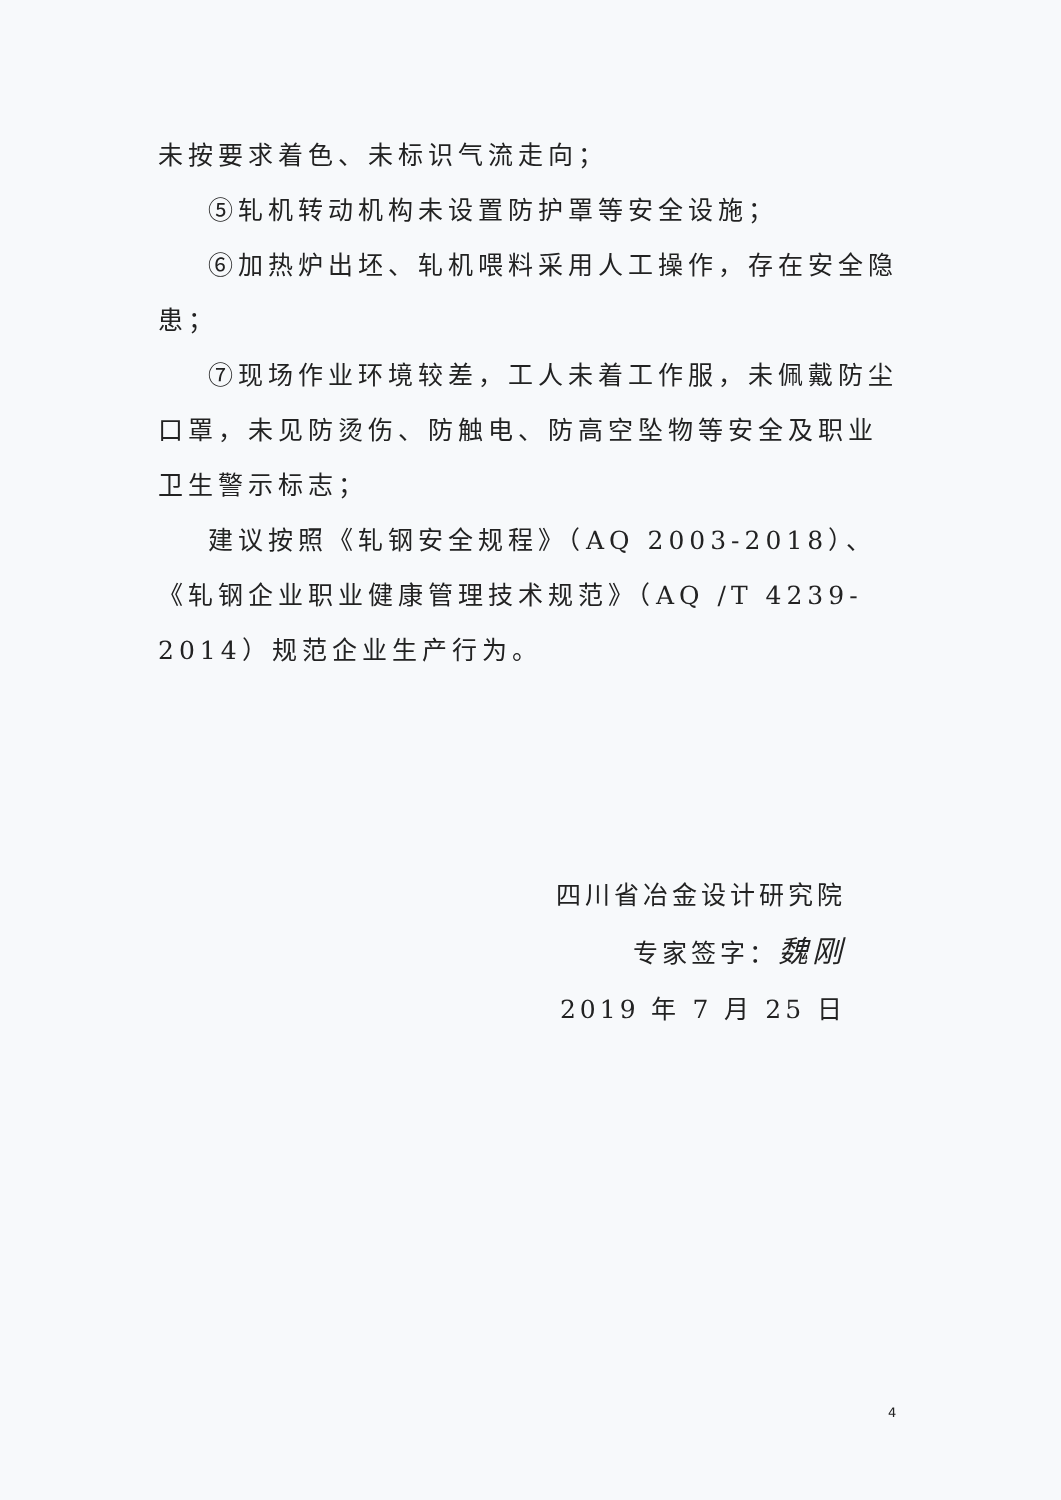未按要求着色、未标识气流走向；
⑤轧机转动机构未设置防护罩等安全设施；
⑥加热炉出坯、轧机喂料采用人工操作，存在安全隐患；
⑦现场作业环境较差，工人未着工作服，未佩戴防尘口罩，未见防烫伤、防触电、防高空坠物等安全及职业卫生警示标志；
建议按照《轧钢安全规程》（AQ 2003-2018）、《轧钢企业职业健康管理技术规范》（AQ /T 4239-2014）规范企业生产行为。
四川省冶金设计研究院
专家签字：魏刚
2019 年 7 月 25 日
4